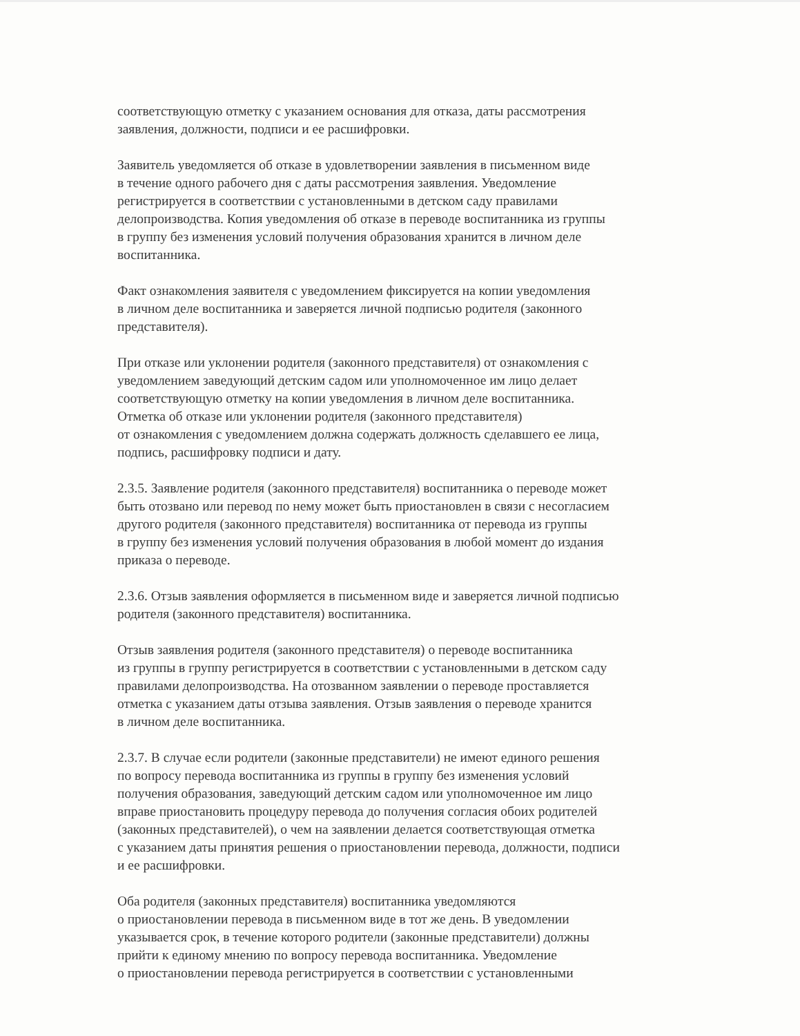соответствующую отметку с указанием основания для отказа, даты рассмотрения
заявления, должности, подписи и ее расшифровки.
Заявитель уведомляется об отказе в удовлетворении заявления в письменном виде
в течение одного рабочего дня с даты рассмотрения заявления. Уведомление
регистрируется в соответствии с установленными в детском саду правилами
делопроизводства. Копия уведомления об отказе в переводе воспитанника из группы
в группу без изменения условий получения образования хранится в личном деле
воспитанника.
Факт ознакомления заявителя с уведомлением фиксируется на копии уведомления
в личном деле воспитанника и заверяется личной подписью родителя (законного
представителя).
При отказе или уклонении родителя (законного представителя) от ознакомления с
уведомлением заведующий детским садом или уполномоченное им лицо делает
соответствующую отметку на копии уведомления в личном деле воспитанника.
Отметка об отказе или уклонении родителя (законного представителя)
от ознакомления с уведомлением должна содержать должность сделавшего ее лица,
подпись, расшифровку подписи и дату.
2.3.5. Заявление родителя (законного представителя) воспитанника о переводе может
быть отозвано или перевод по нему может быть приостановлен в связи с несогласием
другого родителя (законного представителя) воспитанника от перевода из группы
в группу без изменения условий получения образования в любой момент до издания
приказа о переводе.
2.3.6. Отзыв заявления оформляется в письменном виде и заверяется личной подписью
родителя (законного представителя) воспитанника.
Отзыв заявления родителя (законного представителя) о переводе воспитанника
из группы в группу регистрируется в соответствии с установленными в детском саду
правилами делопроизводства. На отозванном заявлении о переводе проставляется
отметка с указанием даты отзыва заявления. Отзыв заявления о переводе хранится
в личном деле воспитанника.
2.3.7. В случае если родители (законные представители) не имеют единого решения
по вопросу перевода воспитанника из группы в группу без изменения условий
получения образования, заведующий детским садом или уполномоченное им лицо
вправе приостановить процедуру перевода до получения согласия обоих родителей
(законных представителей), о чем на заявлении делается соответствующая отметка
с указанием даты принятия решения о приостановлении перевода, должности, подписи
и ее расшифровки.
Оба родителя (законных представителя) воспитанника уведомляются
о приостановлении перевода в письменном виде в тот же день. В уведомлении
указывается срок, в течение которого родители (законные представители) должны
прийти к единому мнению по вопросу перевода воспитанника. Уведомление
о приостановлении перевода регистрируется в соответствии с установленными